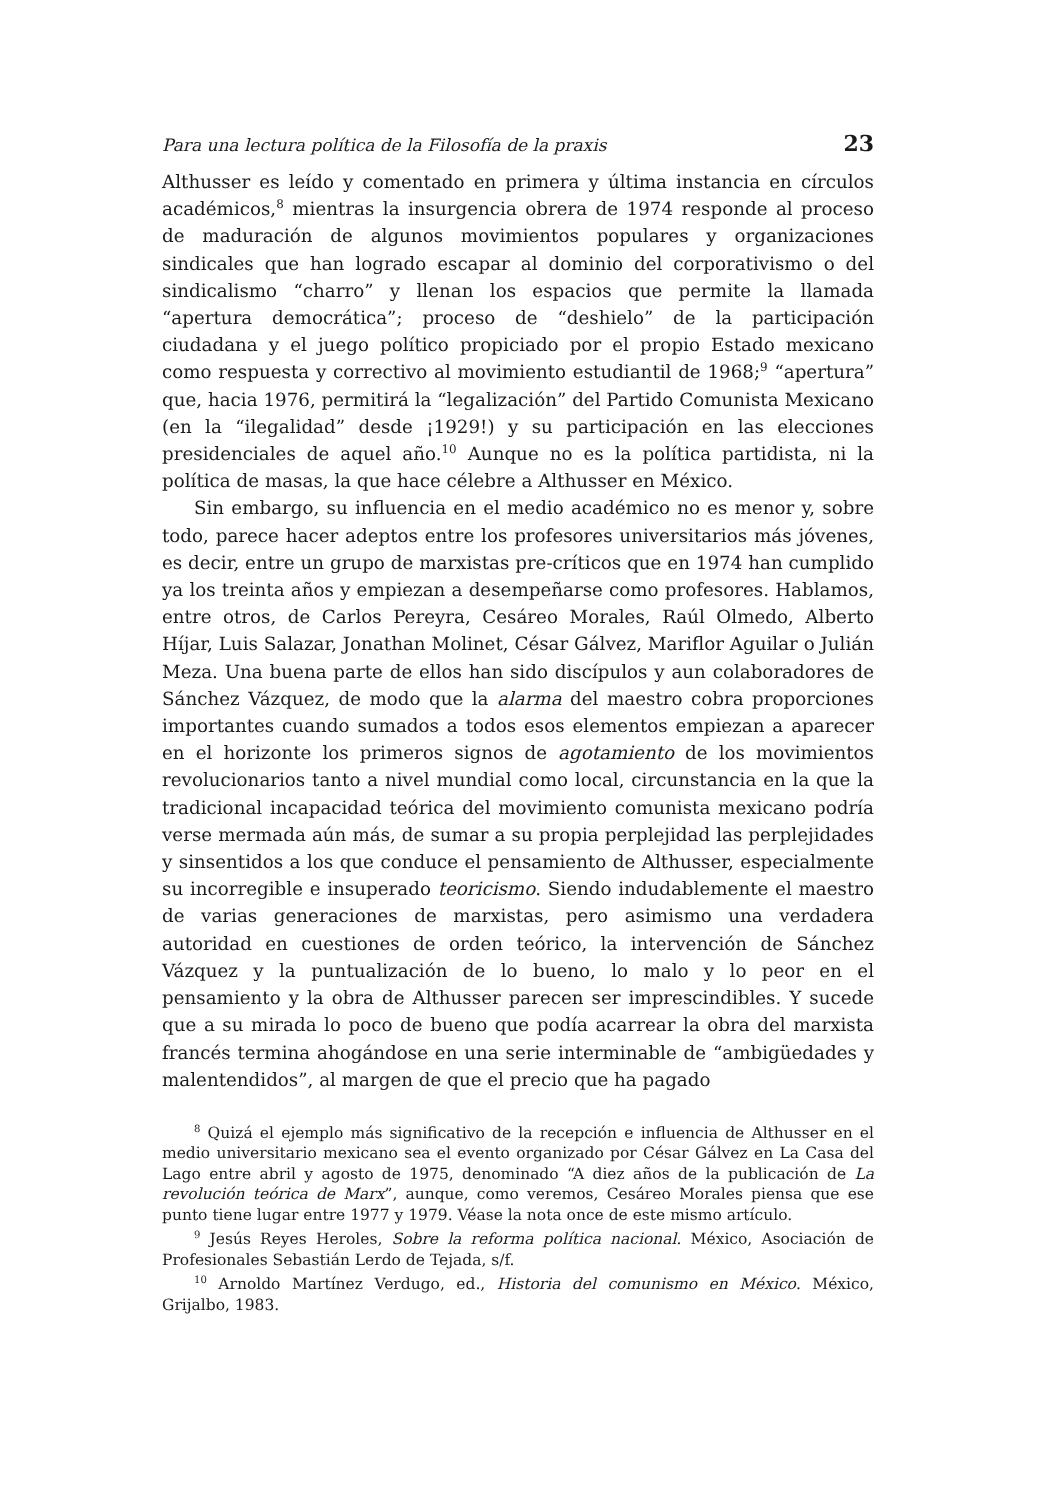Para una lectura política de la Filosofía de la praxis 23
Althusser es leído y comentado en primera y última instancia en círculos académicos,<sup>8</sup> mientras la insurgencia obrera de 1974 responde al proceso de maduración de algunos movimientos populares y organizaciones sindicales que han logrado escapar al dominio del corporativismo o del sindicalismo “charro” y llenan los espacios que permite la llamada “apertura democrática”; proceso de “deshielo” de la participación ciudadana y el juego político propiciado por el propio Estado mexicano como respuesta y correctivo al movimiento estudiantil de 1968;<sup>9</sup> “apertura” que, hacia 1976, permitirá la “legalización” del Partido Comunista Mexicano (en la “ilegalidad” desde ¡1929!) y su participación en las elecciones presidenciales de aquel año.<sup>10</sup> Aunque no es la política partidista, ni la política de masas, la que hace célebre a Althusser en México.
Sin embargo, su influencia en el medio académico no es menor y, sobre todo, parece hacer adeptos entre los profesores universitarios más jóvenes, es decir, entre un grupo de marxistas pre-críticos que en 1974 han cumplido ya los treinta años y empiezan a desempeñarse como profesores. Hablamos, entre otros, de Carlos Pereyra, Cesáreo Morales, Raúl Olmedo, Alberto Híjar, Luis Salazar, Jonathan Molinet, César Gálvez, Mariflor Aguilar o Julián Meza. Una buena parte de ellos han sido discípulos y aun colaboradores de Sánchez Vázquez, de modo que la alarma del maestro cobra proporciones importantes cuando sumados a todos esos elementos empiezan a aparecer en el horizonte los primeros signos de agotamiento de los movimientos revolucionarios tanto a nivel mundial como local, circunstancia en la que la tradicional incapacidad teórica del movimiento comunista mexicano podría verse mermada aún más, de sumar a su propia perplejidad las perplejidades y sinsentidos a los que conduce el pensamiento de Althusser, especialmente su incorregible e insuperado teoricismo. Siendo indudablemente el maestro de varias generaciones de marxistas, pero asimismo una verdadera autoridad en cuestiones de orden teórico, la intervención de Sánchez Vázquez y la puntualización de lo bueno, lo malo y lo peor en el pensamiento y la obra de Althusser parecen ser imprescindibles. Y sucede que a su mirada lo poco de bueno que podía acarrear la obra del marxista francés termina ahogándose en una serie interminable de “ambigüedades y malentendidos”, al margen de que el precio que ha pagado
<sup>8</sup> Quizá el ejemplo más significativo de la recepción e influencia de Althusser en el medio universitario mexicano sea el evento organizado por César Gálvez en La Casa del Lago entre abril y agosto de 1975, denominado “A diez años de la publicación de La revolución teórica de Marx”, aunque, como veremos, Cesáreo Morales piensa que ese punto tiene lugar entre 1977 y 1979. Véase la nota once de este mismo artículo.
<sup>9</sup> Jesús Reyes Heroles, Sobre la reforma política nacional. México, Asociación de Profesionales Sebastián Lerdo de Tejada, s/f.
<sup>10</sup> Arnoldo Martínez Verdugo, ed., Historia del comunismo en México. México, Grijalbo, 1983.